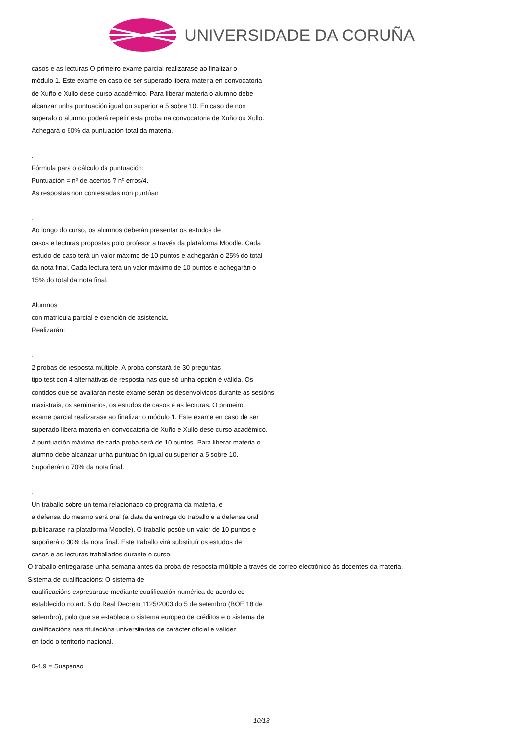UNIVERSIDADE DA CORUÑA
casos e as lecturas O primeiro exame parcial realizarase ao finalizar o
módulo 1. Este exame en caso de ser superado libera materia en convocatoria
de Xuño e Xullo dese curso académico. Para liberar materia o alumno debe
alcanzar unha puntuación igual ou superior a 5 sobre 10. En caso de non
superalo o alumno poderá repetir esta proba na convocatoria de Xuño ou Xullo.
Achegará o 60% da puntuación total da materia.
.
Fórmula para o cálculo da puntuación:
Puntuación = nº de acertos ? nº erros/4.
As respostas non contestadas non puntúan
.
Ao longo do curso, os alumnos deberán presentar os estudos de
casos e lecturas propostas polo profesor a través da plataforma Moodle. Cada
estudo de caso terá un valor máximo de 10 puntos e achegarán o 25% do total
da nota final. Cada lectura terá un valor máximo de 10 puntos e achegarán o
15% do total da nota final.
Alumnos
con matrícula parcial e exención de asistencia.
Realizarán:
.
2 probas de resposta múltiple. A proba constará de 30 preguntas
tipo test con 4 alternativas de resposta nas que só unha opción é válida. Os
contidos que se avaliarán neste exame serán os desenvolvidos durante as sesións
maxistrais, os seminarios, os estudos de casos e as lecturas. O primeiro
exame parcial realizarase ao finalizar o módulo 1. Este exame en caso de ser
superado libera materia en convocatoria de Xuño e Xullo dese curso académico.
A puntuación máxima de cada proba será de 10 puntos. Para liberar materia o
alumno debe alcanzar unha puntuación igual ou superior a 5 sobre 10.
Supoñerán o 70% da nota final.
.
Un traballo sobre un tema relacionado co programa da materia, e
a defensa do mesmo será oral (a data da entrega do traballo e a defensa oral
publicarase na plataforma Moodle). O traballo posúe un valor de 10 puntos e
supoñerá o 30% da nota final. Este traballo virá substituír os estudos de
casos e as lecturas traballados durante o curso.
O traballo entregarase unha semana antes da proba de resposta múltiple a través de correo electrónico ás docentes da materia.
Sistema de cualificacións: O sistema de
cualificacións expresarase mediante cualificación numérica de acordo co
establecido no art. 5 do Real Decreto 1125/2003 do 5 de setembro (BOE 18 de
setembro), polo que se establece o sistema europeo de créditos e o sistema de
cualificacións nas titulacións universitarias de carácter oficial e validez
en todo o territorio nacional.
0-4,9 = Suspenso
10/13